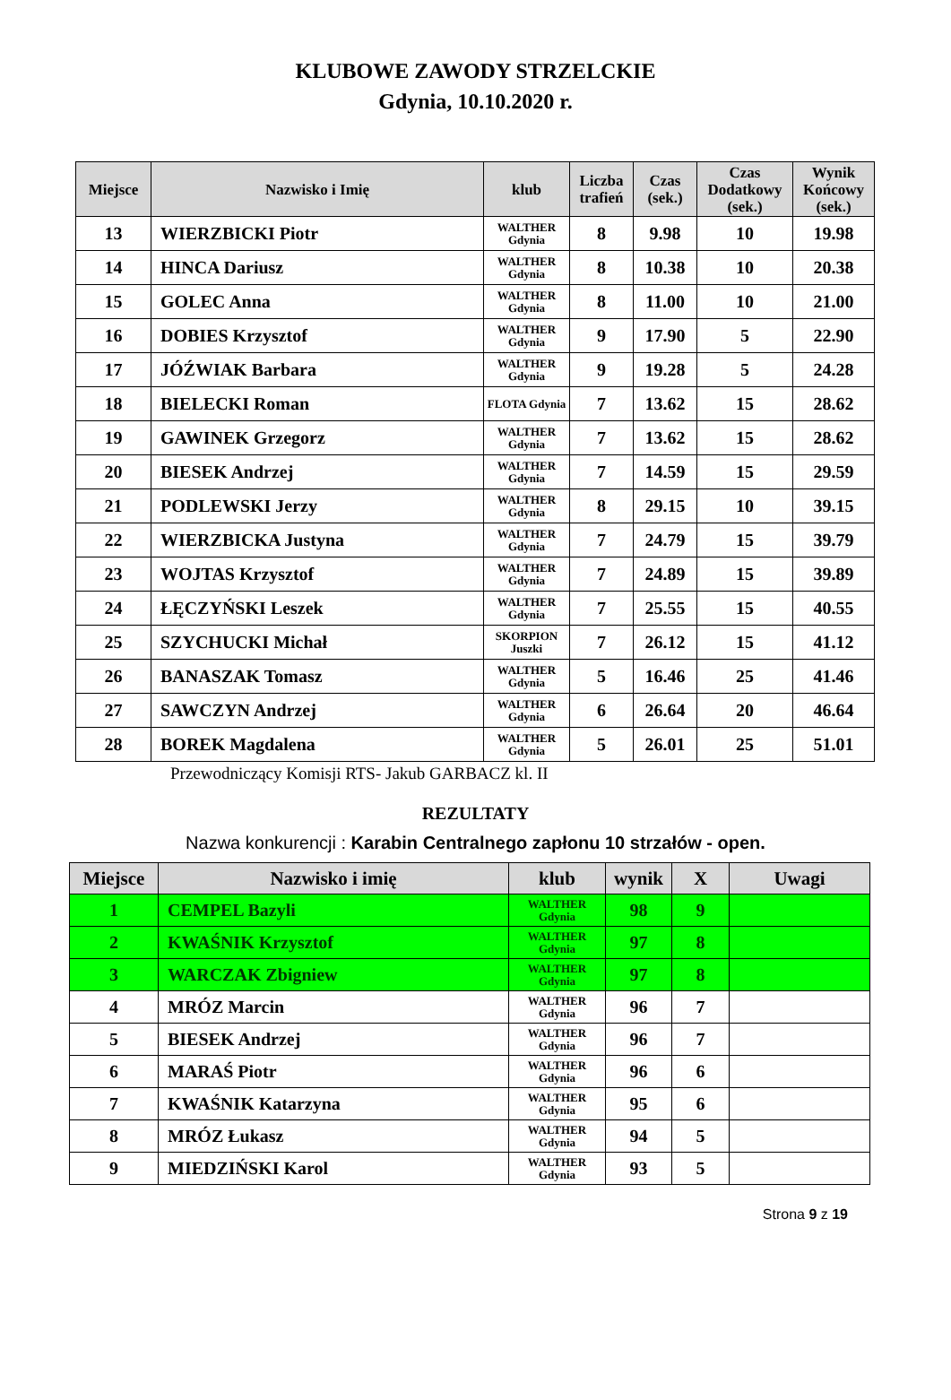KLUBOWE ZAWODY STRZELCKIE
Gdynia, 10.10.2020 r.
| Miejsce | Nazwisko i Imię | klub | Liczba trafień | Czas (sek.) | Czas Dodatkowy (sek.) | Wynik Końcowy (sek.) |
| --- | --- | --- | --- | --- | --- | --- |
| 13 | WIERZBICKI Piotr | WALTHER Gdynia | 8 | 9.98 | 10 | 19.98 |
| 14 | HINCA Dariusz | WALTHER Gdynia | 8 | 10.38 | 10 | 20.38 |
| 15 | GOLEC Anna | WALTHER Gdynia | 8 | 11.00 | 10 | 21.00 |
| 16 | DOBIES Krzysztof | WALTHER Gdynia | 9 | 17.90 | 5 | 22.90 |
| 17 | JÓŹWIAK Barbara | WALTHER Gdynia | 9 | 19.28 | 5 | 24.28 |
| 18 | BIELECKI Roman | FLOTA Gdynia | 7 | 13.62 | 15 | 28.62 |
| 19 | GAWINEK Grzegorz | WALTHER Gdynia | 7 | 13.62 | 15 | 28.62 |
| 20 | BIESEK Andrzej | WALTHER Gdynia | 7 | 14.59 | 15 | 29.59 |
| 21 | PODLEWSKI Jerzy | WALTHER Gdynia | 8 | 29.15 | 10 | 39.15 |
| 22 | WIERZBICKA Justyna | WALTHER Gdynia | 7 | 24.79 | 15 | 39.79 |
| 23 | WOJTAS Krzysztof | WALTHER Gdynia | 7 | 24.89 | 15 | 39.89 |
| 24 | ŁĘCZYŃSKI Leszek | WALTHER Gdynia | 7 | 25.55 | 15 | 40.55 |
| 25 | SZYCHUCKI Michał | SKORPION Juszki | 7 | 26.12 | 15 | 41.12 |
| 26 | BANASZAK Tomasz | WALTHER Gdynia | 5 | 16.46 | 25 | 41.46 |
| 27 | SAWCZYN Andrzej | WALTHER Gdynia | 6 | 26.64 | 20 | 46.64 |
| 28 | BOREK Magdalena | WALTHER Gdynia | 5 | 26.01 | 25 | 51.01 |
Przewodniczący Komisji RTS- Jakub GARBACZ kl. II
REZULTATY
Nazwa konkurencji : Karabin Centralnego zapłonu 10 strzałów - open.
| Miejsce | Nazwisko i imię | klub | wynik | X | Uwagi |
| --- | --- | --- | --- | --- | --- |
| 1 | CEMPEL Bazyli | WALTHER Gdynia | 98 | 9 | |
| 2 | KWAŚNIK Krzysztof | WALTHER Gdynia | 97 | 8 | |
| 3 | WARCZAK Zbigniew | WALTHER Gdynia | 97 | 8 | |
| 4 | MRÓZ Marcin | WALTHER Gdynia | 96 | 7 | |
| 5 | BIESEK Andrzej | WALTHER Gdynia | 96 | 7 | |
| 6 | MARAŚ Piotr | WALTHER Gdynia | 96 | 6 | |
| 7 | KWAŚNIK Katarzyna | WALTHER Gdynia | 95 | 6 | |
| 8 | MRÓZ Łukasz | WALTHER Gdynia | 94 | 5 | |
| 9 | MIEDZIŃSKI Karol | WALTHER Gdynia | 93 | 5 | |
Strona 9 z 19